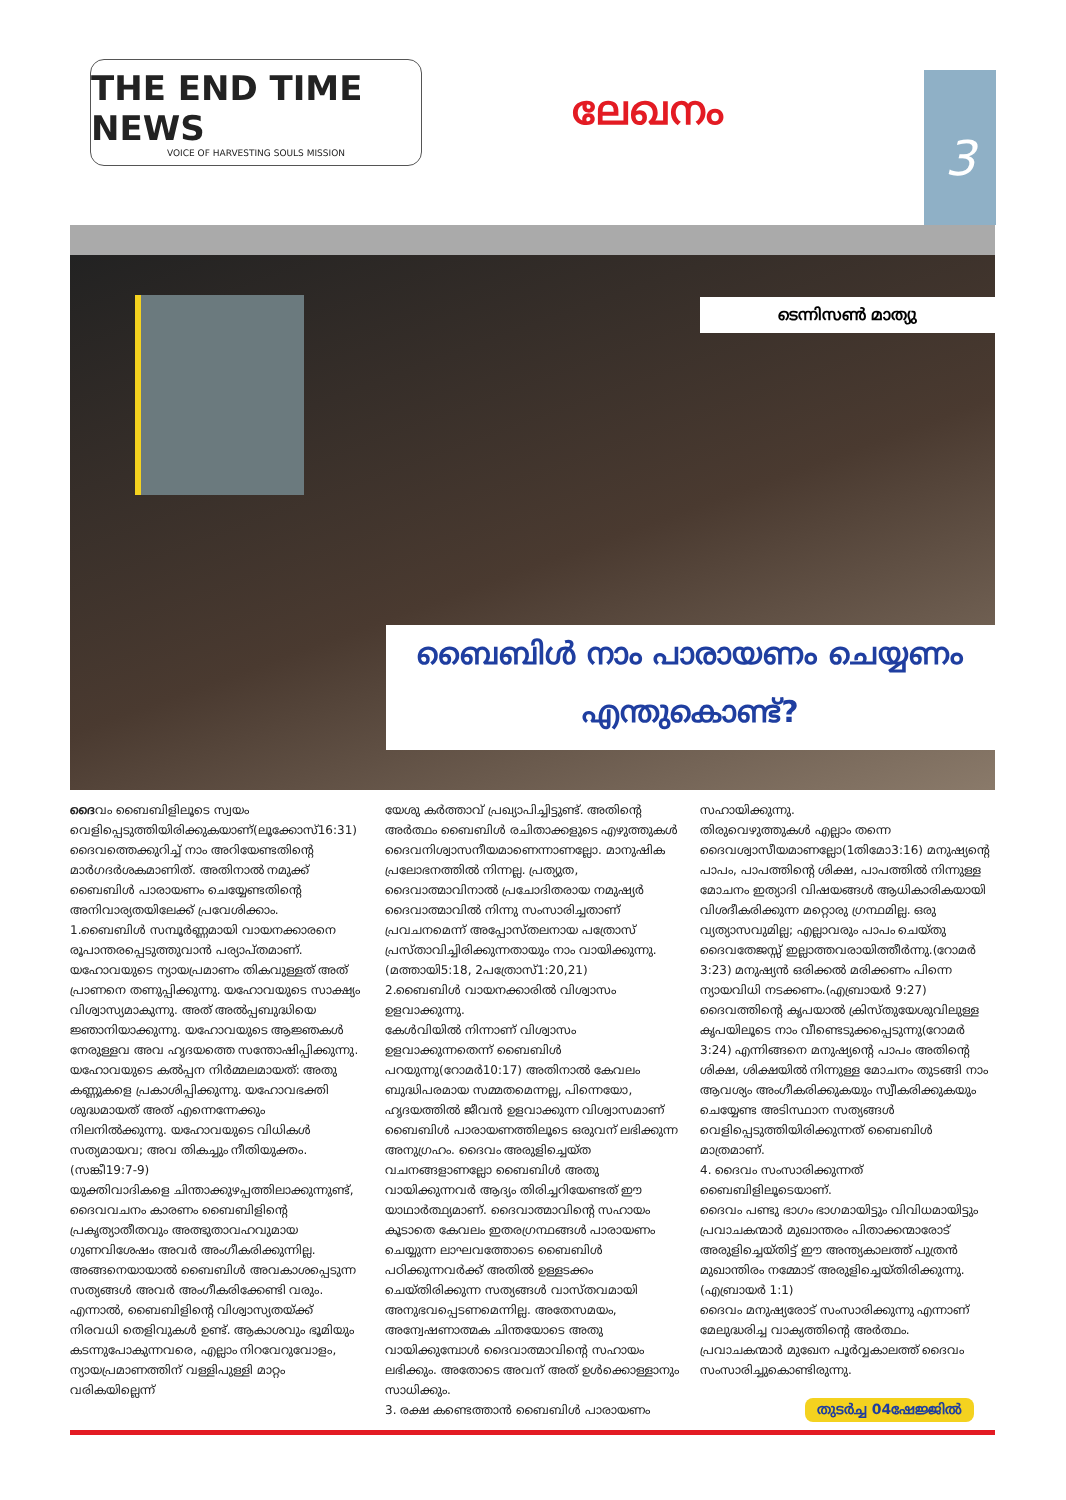THE END TIME NEWS
VOICE OF HARVESTING SOULS MISSION
ലേഖനം
3
ടെന്നിസൺ മാത്യു
ബൈബിൾ നാം പാരായണം ചെയ്യണം
എന്തുകൊണ്ട്?
ദൈവം ബൈബിളിലൂടെ സ്വയം വെളിപ്പെടുത്തിയിരിക്കുകയാണ്(ലൂക്കോസ്16:31) ദൈവത്തെക്കുറിച്ച് നാം അറിയേണ്ടതിന്റെ മാർഗദർശകമാണിത്. അതിനാൽ നമുക്ക് ബൈബിൾ പാരായണം ചെയ്യേണ്ടതിന്റെ അനിവാര്യതയിലേക്ക് പ്രവേശിക്കാം.
1.ബൈബിൾ സമ്പൂർണ്ണമായി വായനക്കാരനെ രൂപാന്തരപ്പെടുത്തുവാൻ പര്യാപ്തമാണ്.
യഹോവയുടെ ന്യായപ്രമാണം തികവുള്ളത് അത് പ്രാണനെ തണുപ്പിക്കുന്നു. യഹോവയുടെ സാക്ഷ്യം വിശ്വാസ്യമാകുന്നു. അത് അൽപ്പബുദ്ധിയെ ജ്ഞാനിയാക്കുന്നു. യഹോവയുടെ ആജ്ഞകൾ നേരുള്ളവ അവ ഹൃദയത്തെ സന്തോഷിപ്പിക്കുന്നു. യഹോവയുടെ കൽപ്പന നിർമ്മലമായത്: അതു കണ്ണുകളെ പ്രകാശിപ്പിക്കുന്നു. യഹോവഭക്തി ശുദ്ധമായത് അത് എന്നെന്നേക്കും നിലനിൽക്കുന്നു. യഹോവയുടെ വിധികൾ സത്യമായവ; അവ തികച്ചും നീതിയുക്തം.(സങ്കീ19:7-9)
യുക്തിവാദികളെ ചിന്താക്കുഴപ്പത്തിലാക്കുന്നുണ്ട്, ദൈവവചനം കാരണം ബൈബിളിന്റെ പ്രകൃത്യാതീതവും അത്ഭുതാവഹവുമായ ഗുണവിശേഷം അവർ അംഗീകരിക്കുന്നില്ല. അങ്ങനെയായാൽ ബൈബിൾ അവകാശപ്പെടുന്ന സത്യങ്ങൾ അവർ അംഗീകരിക്കേണ്ടി വരും. എന്നാൽ, ബൈബിളിന്റെ വിശ്വാസ്യതയ്ക്ക് നിരവധി തെളിവുകൾ ഉണ്ട്. ആകാശവും ഭൂമിയും കടന്നുപോകുന്നവരെ, എല്ലാം നിറവേറുവോളം, ന്യായപ്രമാണത്തിന് വള്ളിപുള്ളി മാറ്റം വരികയില്ലെന്ന്
യേശു കർത്താവ് പ്രഖ്യാപിച്ചിട്ടുണ്ട്. അതിന്റെ അർത്ഥം ബൈബിൾ രചിതാക്കളുടെ എഴുത്തുകൾ ദൈവനിശ്വാസനീയമാണെന്നാണല്ലോ. മാനുഷിക പ്രലോഭനത്തിൽ നിന്നല്ല. പ്രത്യുത, ദൈവാത്മാവിനാൽ പ്രചോദിതരായ നമുഷ്യർ ദൈവാത്മാവിൽ നിന്നു സംസാരിച്ചതാണ് പ്രവചനമെന്ന് അപ്പോസ്തലനായ പത്രോസ് പ്രസ്താവിച്ചിരിക്കുന്നതായും നാം വായിക്കുന്നു.(മത്തായി5:18, 2പത്രോസ്1:20,21)
2.ബൈബിൾ വായനക്കാരിൽ വിശ്വാസം ഉളവാക്കുന്നു.
കേൾവിയിൽ നിന്നാണ് വിശ്വാസം ഉളവാക്കുന്നതെന്ന് ബൈബിൾ പറയുന്നു(റോമർ10:17) അതിനാൽ കേവലം ബുദ്ധിപരമായ സമ്മതമെന്നല്ല, പിന്നെയോ, ഹൃദയത്തിൽ ജീവൻ ഉളവാക്കുന്ന വിശ്വാസമാണ് ബൈബിൾ പാരായണത്തിലൂടെ ഒരുവന് ലഭിക്കുന്ന അനുഗ്രഹം. ദൈവം അരുളിച്ചെയ്ത വചനങ്ങളാണല്ലോ ബൈബിൾ അതു വായിക്കുന്നവർ ആദ്യം തിരിച്ചറിയേണ്ടത് ഈ യാഥാർത്ഥ്യമാണ്. ദൈവാത്മാവിന്റെ സഹായം കൂടാതെ കേവലം ഇതരഗ്രന്ഥങ്ങൾ പാരായണം ചെയ്യുന്ന ലാഘവത്തോടെ ബൈബിൾ പഠിക്കുന്നവർക്ക് അതിൽ ഉള്ളടക്കം ചെയ്തിരിക്കുന്ന സത്യങ്ങൾ വാസ്തവമായി അനുഭവപ്പെടണമെന്നില്ല. അതേസമയം, അന്വേഷണാത്മക ചിന്തയോടെ അതു വായിക്കുമ്പോൾ ദൈവാത്മാവിന്റെ സഹായം ലഭിക്കും. അതോടെ അവന് അത് ഉൾക്കൊള്ളാനും സാധിക്കും.
3. രക്ഷ കണ്ടെത്താൻ ബൈബിൾ പാരായണം
സഹായിക്കുന്നു.
തിരുവെഴുത്തുകൾ എല്ലാം തന്നെ ദൈവശ്വാസീയമാണല്ലോ(1തിമോ3:16) മനുഷ്യന്റെ പാപം, പാപത്തിന്റെ ശിക്ഷ, പാപത്തിൽ നിന്നുള്ള മോചനം ഇത്യാദി വിഷയങ്ങൾ ആധികാരികയായി വിശദീകരിക്കുന്ന മറ്റൊരു ഗ്രന്ഥമില്ല. ഒരു വ്യത്യാസവുമില്ല; എല്ലാവരും പാപം ചെയ്തു ദൈവതേജസ്സ് ഇല്ലാത്തവരായിത്തീർന്നു.(റോമർ 3:23) മനുഷ്യൻ ഒരിക്കൽ മരിക്കണം പിന്നെ ന്യായവിധി നടക്കണം.(എബ്രായർ 9:27) ദൈവത്തിന്റെ കൃപയാൽ ക്രിസ്തുയേശുവിലുള്ള കൃപയിലൂടെ നാം വീണ്ടെടുക്കപ്പെടുന്നു(റോമർ 3:24) എന്നിങ്ങനെ മനുഷ്യന്റെ പാപം അതിന്റെ ശിക്ഷ, ശിക്ഷയിൽ നിന്നുള്ള മോചനം തുടങ്ങി നാം ആവശ്യം അംഗീകരിക്കുകയും സ്വീകരിക്കുകയും ചെയ്യേണ്ട അടിസ്ഥാന സത്യങ്ങൾ വെളിപ്പെടുത്തിയിരിക്കുന്നത് ബൈബിൾ മാത്രമാണ്.
4. ദൈവം സംസാരിക്കുന്നത് ബൈബിളിലൂടെയാണ്.
ദൈവം പണ്ടു ഭാഗം ഭാഗമായിട്ടും വിവിധമായിട്ടും പ്രവാചകന്മാർ മുഖാന്തരം പിതാക്കന്മാരോട് അരുളിച്ചെയ്തിട്ട് ഈ അന്ത്യകാലത്ത് പുത്രൻ മുഖാന്തിരം നമ്മോട് അരുളിച്ചെയ്തിരിക്കുന്നു. (എബ്രായർ 1:1)
ദൈവം മനുഷ്യരോട് സംസാരിക്കുന്നു എന്നാണ് മേലുദ്ധരിച്ച വാക്യത്തിന്റെ അർത്ഥം. പ്രവാചകന്മാർ മുഖേന പൂർവ്വകാലത്ത് ദൈവം സംസാരിച്ചുകൊണ്ടിരുന്നു.
തുടർച്ച 04ഷേജ്ജിൽ